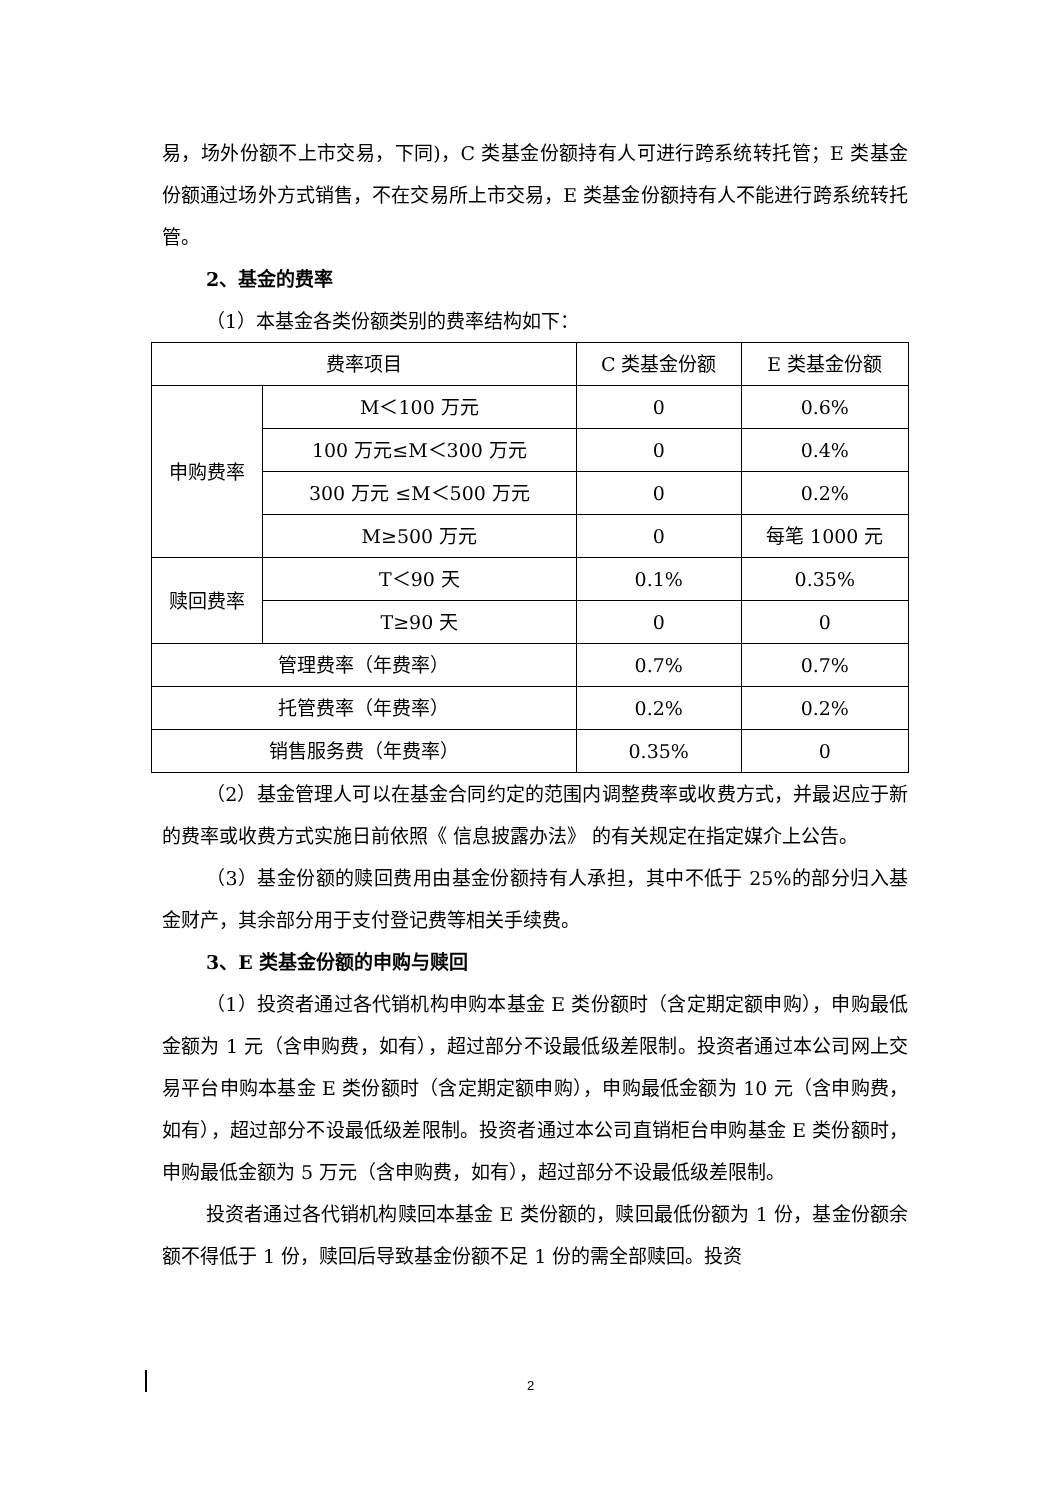易，场外份额不上市交易，下同)，C 类基金份额持有人可进行跨系统转托管；E 类基金份额通过场外方式销售，不在交易所上市交易，E 类基金份额持有人不能进行跨系统转托管。
2、基金的费率
（1）本基金各类份额类别的费率结构如下：
| 费率项目 | | C 类基金份额 | E 类基金份额 |
| 申购费率 | M＜100 万元 | 0 | 0.6% |
| | 100 万元≤M＜300 万元 | 0 | 0.4% |
| | 300 万元 ≤M＜500 万元 | 0 | 0.2% |
| | M≥500 万元 | 0 | 每笔 1000 元 |
| 赎回费率 | T＜90 天 | 0.1% | 0.35% |
| | T≥90 天 | 0 | 0 |
| 管理费率（年费率） | | 0.7% | 0.7% |
| 托管费率（年费率） | | 0.2% | 0.2% |
| 销售服务费（年费率） | | 0.35% | 0 |
（2）基金管理人可以在基金合同约定的范围内调整费率或收费方式，并最迟应于新的费率或收费方式实施日前依照《 信息披露办法》 的有关规定在指定媒介上公告。
（3）基金份额的赎回费用由基金份额持有人承担，其中不低于 25%的部分归入基金财产，其余部分用于支付登记费等相关手续费。
3、E 类基金份额的申购与赎回
（1）投资者通过各代销机构申购本基金 E 类份额时（含定期定额申购），申购最低金额为 1 元（含申购费，如有），超过部分不设最低级差限制。投资者通过本公司网上交易平台申购本基金 E 类份额时（含定期定额申购），申购最低金额为 10 元（含申购费，如有），超过部分不设最低级差限制。投资者通过本公司直销柜台申购基金 E 类份额时，申购最低金额为 5 万元（含申购费，如有），超过部分不设最低级差限制。
投资者通过各代销机构赎回本基金 E 类份额的，赎回最低份额为 1 份，基金份额余额不得低于 1 份，赎回后导致基金份额不足 1 份的需全部赎回。投资
2